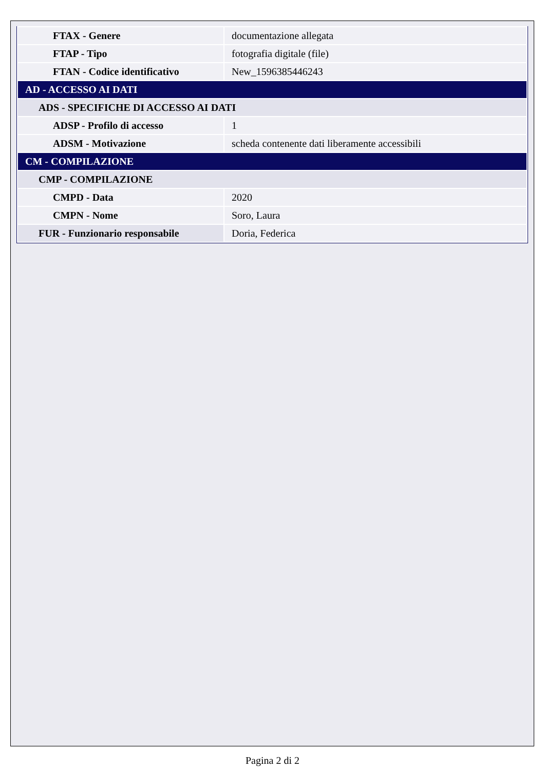| FTAX - Genere | documentazione allegata |
| FTAP - Tipo | fotografia digitale (file) |
| FTAN - Codice identificativo | New_1596385446243 |
| AD - ACCESSO AI DATI | |
| ADS - SPECIFICHE DI ACCESSO AI DATI | |
| ADSP - Profilo di accesso | 1 |
| ADSM - Motivazione | scheda contenente dati liberamente accessibili |
| CM - COMPILAZIONE | |
| CMP - COMPILAZIONE | |
| CMPD - Data | 2020 |
| CMPN - Nome | Soro, Laura |
| FUR - Funzionario responsabile | Doria, Federica |
Pagina 2 di 2